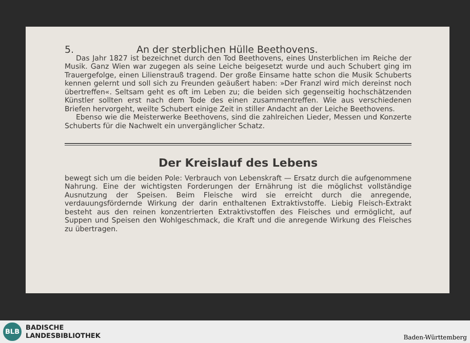5. An der sterblichen Hülle Beethovens.
Das Jahr 1827 ist bezeichnet durch den Tod Beethovens, eines Unsterblichen im Reiche der Musik. Ganz Wien war zugegen als seine Leiche beigesetzt wurde und auch Schubert ging im Trauergefolge, einen Lilienstrauß tragend. Der große Einsame hatte schon die Musik Schuberts kennen gelernt und soll sich zu Freunden geäußert haben: »Der Franzl wird mich dereinst noch übertreffen«. Seltsam geht es oft im Leben zu; die beiden sich gegenseitig hochschätzenden Künstler sollten erst nach dem Tode des einen zusammentreffen. Wie aus verschiedenen Briefen hervorgeht, weilte Schubert einige Zeit in stiller Andacht an der Leiche Beethovens.
Ebenso wie die Meisterwerke Beethovens, sind die zahlreichen Lieder, Messen und Konzerte Schuberts für die Nachwelt ein unvergänglicher Schatz.
Der Kreislauf des Lebens
bewegt sich um die beiden Pole: Verbrauch von Lebenskraft — Ersatz durch die aufgenommene Nahrung. Eine der wichtigsten Forderungen der Ernährung ist die möglichst vollständige Ausnutzung der Speisen. Beim Fleische wird sie erreicht durch die anregende, verdauungsfördernde Wirkung der darin enthaltenen Extraktivstoffe. Liebig Fleisch-Extrakt besteht aus den reinen konzentrierten Extraktivstoffen des Fleisches und ermöglicht, auf Suppen und Speisen den Wohlgeschmack, die Kraft und die anregende Wirkung des Fleisches zu übertragen.
BLB
BADISCHE
LANDESBIBLIOTHEK
Baden-Württemberg